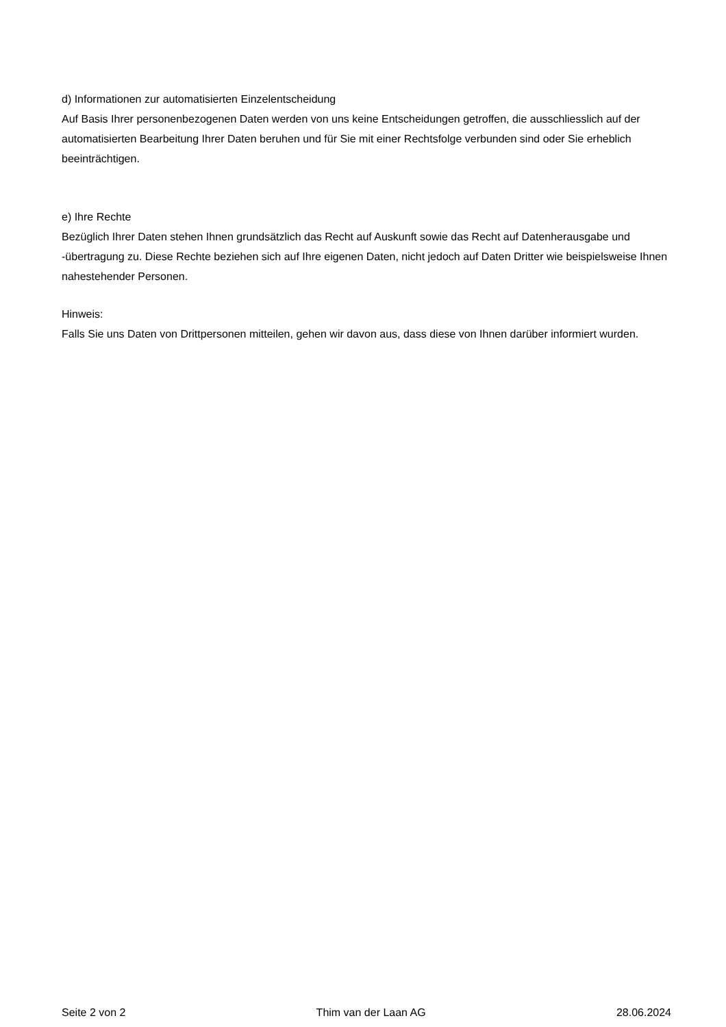d) Informationen zur automatisierten Einzelentscheidung
Auf Basis Ihrer personenbezogenen Daten werden von uns keine Entscheidungen getroffen, die ausschliesslich auf der automatisierten Bearbeitung Ihrer Daten beruhen und für Sie mit einer Rechtsfolge verbunden sind oder Sie erheblich beeinträchtigen.
e) Ihre Rechte
Bezüglich Ihrer Daten stehen Ihnen grundsätzlich das Recht auf Auskunft sowie das Recht auf Datenherausgabe und -übertragung zu. Diese Rechte beziehen sich auf Ihre eigenen Daten, nicht jedoch auf Daten Dritter wie beispielsweise Ihnen nahestehender Personen.
Hinweis:
Falls Sie uns Daten von Drittpersonen mitteilen, gehen wir davon aus, dass diese von Ihnen darüber informiert wurden.
Seite 2 von 2 Thim van der Laan AG 28.06.2024